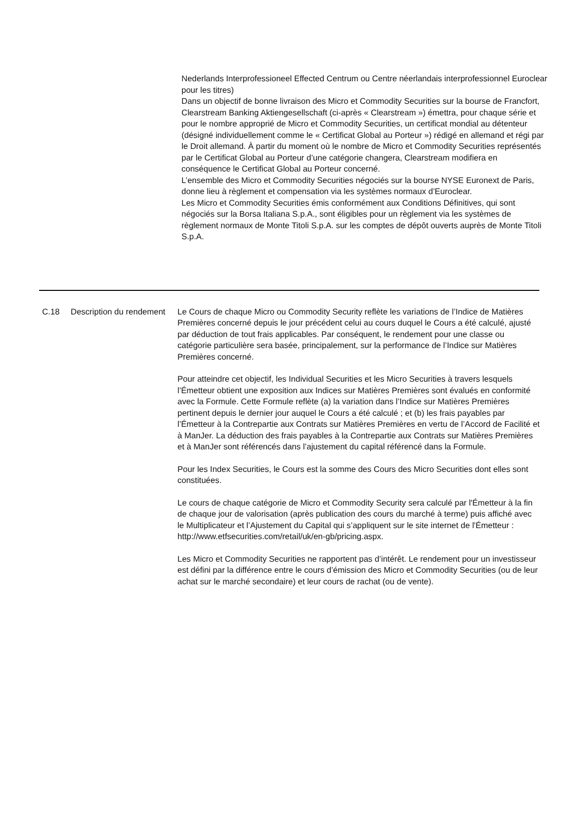Nederlands Interprofessioneel Effected Centrum ou Centre néerlandais interprofessionnel Euroclear pour les titres)
Dans un objectif de bonne livraison des Micro et Commodity Securities sur la bourse de Francfort, Clearstream Banking Aktiengesellschaft (ci-après « Clearstream ») émettra, pour chaque série et pour le nombre approprié de Micro et Commodity Securities, un certificat mondial au détenteur (désigné individuellement comme le « Certificat Global au Porteur ») rédigé en allemand et régi par le Droit allemand. À partir du moment où le nombre de Micro et Commodity Securities représentés par le Certificat Global au Porteur d’une catégorie changera, Clearstream modifiera en conséquence le Certificat Global au Porteur concerné.
L’ensemble des Micro et Commodity Securities négociés sur la bourse NYSE Euronext de Paris, donne lieu à règlement et compensation via les systèmes normaux d’Euroclear.
Les Micro et Commodity Securities émis conformément aux Conditions Définitives, qui sont négociés sur la Borsa Italiana S.p.A., sont éligibles pour un règlement via les systèmes de règlement normaux de Monte Titoli S.p.A. sur les comptes de dépôt ouverts auprès de Monte Titoli S.p.A.
| C.18 | Description du rendement | Le Cours de chaque Micro ou Commodity Security reflète les variations de l’Indice de Matières Premières concerné depuis le jour précédent celui au cours duquel le Cours a été calculé, ajusté par déduction de tout frais applicables. Par conséquent, le rendement pour une classe ou catégorie particulière sera basée, principalement, sur la performance de l’Indice sur Matières Premières concerné. Pour atteindre cet objectif, les Individual Securities et les Micro Securities à travers lesquels l’Émetteur obtient une exposition aux Indices sur Matières Premières sont évalués en conformité avec la Formule. Cette Formule reflète (a) la variation dans l’Indice sur Matières Premières pertinent depuis le dernier jour auquel le Cours a été calculé ; et (b) les frais payables par l’Émetteur à la Contrepartie aux Contrats sur Matières Premières en vertu de l’Accord de Facilité et à ManJer. La déduction des frais payables à la Contrepartie aux Contrats sur Matières Premières et à ManJer sont référencés dans l’ajustement du capital référencé dans la Formule. Pour les Index Securities, le Cours est la somme des Cours des Micro Securities dont elles sont constituées. Le cours de chaque catégorie de Micro et Commodity Security sera calculé par l'Émetteur à la fin de chaque jour de valorisation (après publication des cours du marché à terme) puis affiché avec le Multiplicateur et l’Ajustement du Capital qui s’appliquent sur le site internet de l'Émetteur : http://www.etfsecurities.com/retail/uk/en-gb/pricing.aspx. Les Micro et Commodity Securities ne rapportent pas d’intérêt. Le rendement pour un investisseur est défini par la différence entre le cours d’émission des Micro et Commodity Securities (ou de leur achat sur le marché secondaire) et leur cours de rachat (ou de vente). |